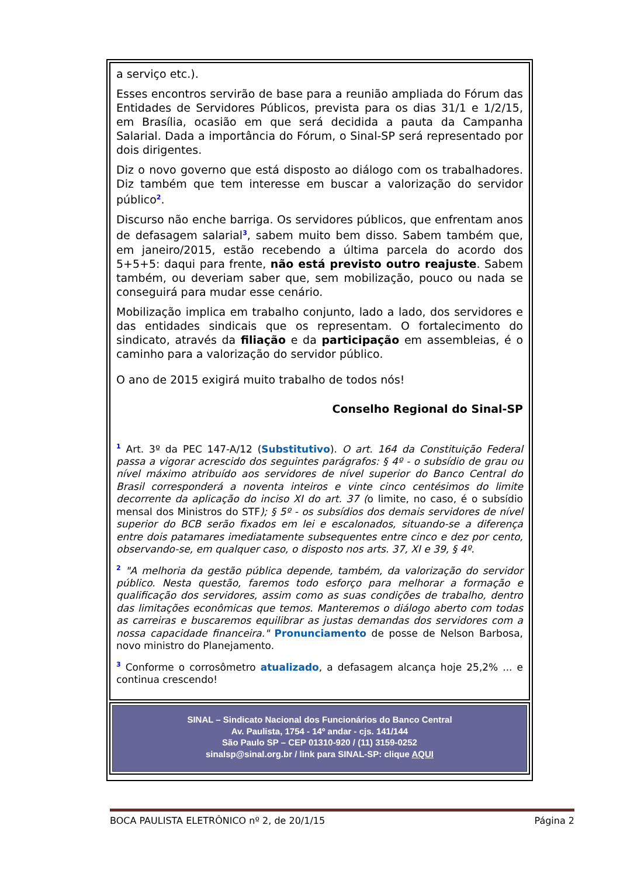a serviço etc.).
Esses encontros servirão de base para a reunião ampliada do Fórum das Entidades de Servidores Públicos, prevista para os dias 31/1 e 1/2/15, em Brasília, ocasião em que será decidida a pauta da Campanha Salarial. Dada a importância do Fórum, o Sinal-SP será representado por dois dirigentes.
Diz o novo governo que está disposto ao diálogo com os trabalhadores. Diz também que tem interesse em buscar a valorização do servidor público<sup>2</sup>.
Discurso não enche barriga. Os servidores públicos, que enfrentam anos de defasagem salarial<sup>3</sup>, sabem muito bem disso. Sabem também que, em janeiro/2015, estão recebendo a última parcela do acordo dos 5+5+5: daqui para frente, não está previsto outro reajuste. Sabem também, ou deveriam saber que, sem mobilização, pouco ou nada se conseguirá para mudar esse cenário.
Mobilização implica em trabalho conjunto, lado a lado, dos servidores e das entidades sindicais que os representam. O fortalecimento do sindicato, através da filiação e da participação em assembleias, é o caminho para a valorização do servidor público.
O ano de 2015 exigirá muito trabalho de todos nós!
Conselho Regional do Sinal-SP
<sup>1</sup> Art. 3º da PEC 147-A/12 (Substitutivo). O art. 164 da Constituição Federal passa a vigorar acrescido dos seguintes parágrafos: § 4º - o subsídio de grau ou nível máximo atribuído aos servidores de nível superior do Banco Central do Brasil corresponderá a noventa inteiros e vinte cinco centésimos do limite decorrente da aplicação do inciso XI do art. 37 (o limite, no caso, é o subsídio mensal dos Ministros do STF); § 5º - os subsídios dos demais servidores de nível superior do BCB serão fixados em lei e escalonados, situando-se a diferença entre dois patamares imediatamente subsequentes entre cinco e dez por cento, observando-se, em qualquer caso, o disposto nos arts. 37, XI e 39, § 4º.
<sup>2</sup> "A melhoria da gestão pública depende, também, da valorização do servidor público. Nesta questão, faremos todo esforço para melhorar a formação e qualificação dos servidores, assim como as suas condições de trabalho, dentro das limitações econômicas que temos. Manteremos o diálogo aberto com todas as carreiras e buscaremos equilibrar as justas demandas dos servidores com a nossa capacidade financeira." Pronunciamento de posse de Nelson Barbosa, novo ministro do Planejamento.
<sup>3</sup> Conforme o corrosômetro atualizado, a defasagem alcança hoje 25,2% ... e continua crescendo!
SINAL – Sindicato Nacional dos Funcionários do Banco Central
Av. Paulista, 1754 - 14º andar - cjs. 141/144
São Paulo SP – CEP 01310-920 / (11) 3159-0252
sinalsp@sinal.org.br / link para SINAL-SP: clique AQUI
BOCA PAULISTA ELETRÔNICO nº 2, de 20/1/15 Página 2